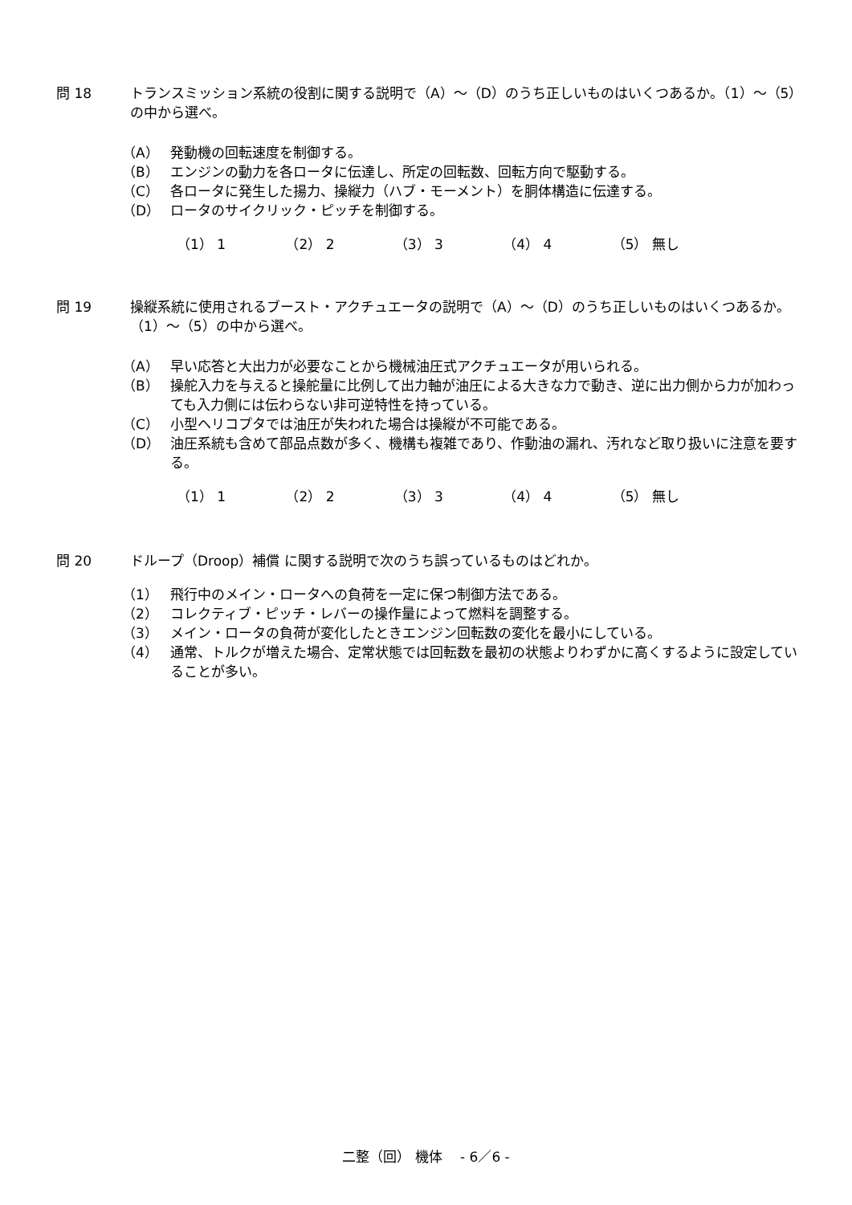問 18 トランスミッション系統の役割に関する説明で（A）～（D）のうち正しいものはいくつあるか。（1）～（5）の中から選べ。
（A） 発動機の回転速度を制御する。
（B） エンジンの動力を各ロータに伝達し、所定の回転数、回転方向で駆動する。
（C） 各ロータに発生した揚力、操縦力（ハブ・モーメント）を胴体構造に伝達する。
（D） ロータのサイクリック・ピッチを制御する。
（1） 1 （2） 2 （3） 3 （4） 4 （5） 無し
問 19 操縦系統に使用されるブースト・アクチュエータの説明で（A）～（D）のうち正しいものはいくつあるか。（1）～（5）の中から選べ。
（A） 早い応答と大出力が必要なことから機械油圧式アクチュエータが用いられる。
（B） 操舵入力を与えると操舵量に比例して出力軸が油圧による大きな力で動き、逆に出力側から力が加わっても入力側には伝わらない非可逆特性を持っている。
（C） 小型ヘリコプタでは油圧が失われた場合は操縦が不可能である。
（D） 油圧系統も含めて部品点数が多く、機構も複雑であり、作動油の漏れ、汚れなど取り扱いに注意を要する。
（1） 1 （2） 2 （3） 3 （4） 4 （5） 無し
問 20 ドループ（Droop）補償 に関する説明で次のうち誤っているものはどれか。
（1） 飛行中のメイン・ロータへの負荷を一定に保つ制御方法である。
（2） コレクティブ・ピッチ・レバーの操作量によって燃料を調整する。
（3） メイン・ロータの負荷が変化したときエンジン回転数の変化を最小にしている。
（4） 通常、トルクが増えた場合、定常状態では回転数を最初の状態よりわずかに高くするように設定していることが多い。
二整（回） 機体 　- 6／6 -